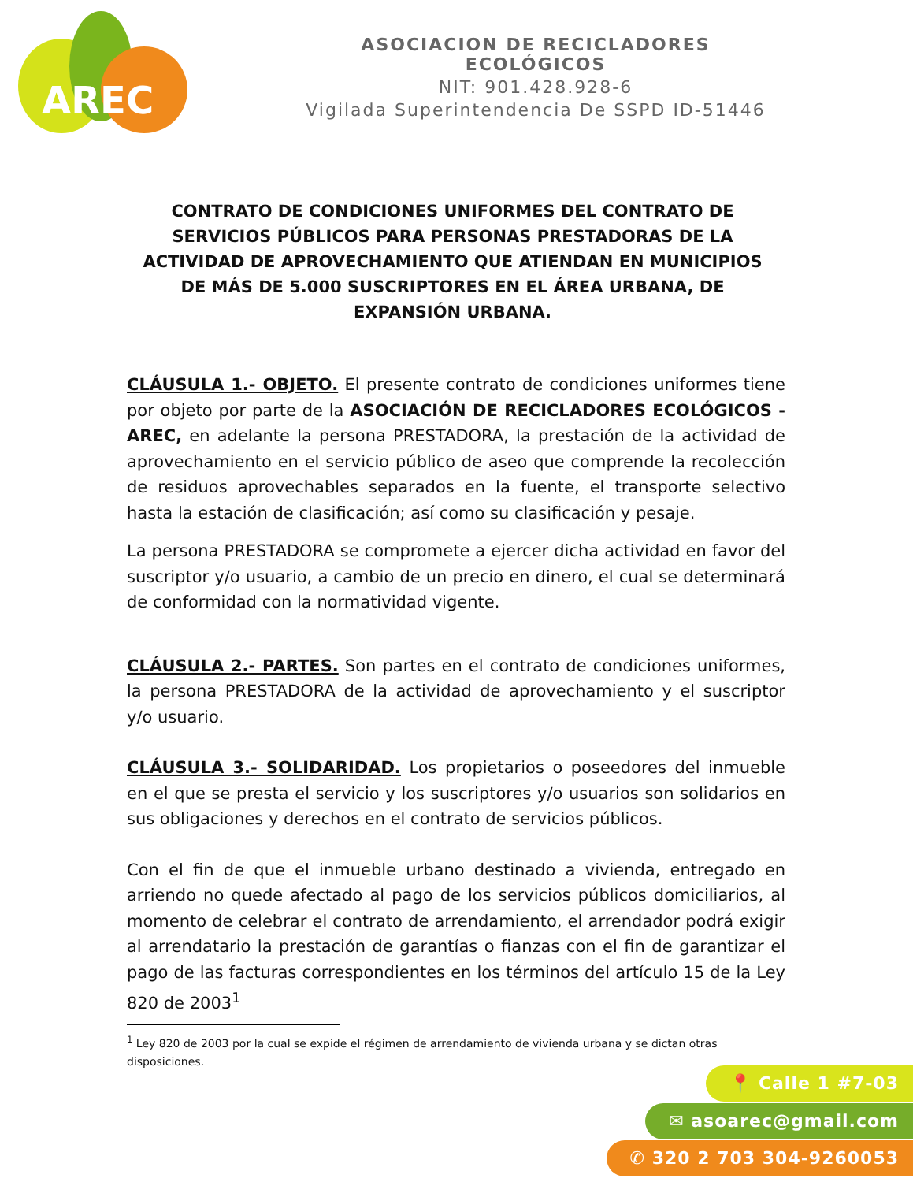AREC
ASOCIACION DE RECICLADORES ECOLÓGICOS
NIT: 901.428.928-6
Vigilada Superintendencia De SSPD ID-51446
CONTRATO DE CONDICIONES UNIFORMES DEL CONTRATO DE SERVICIOS PÚBLICOS PARA PERSONAS PRESTADORAS DE LA ACTIVIDAD DE APROVECHAMIENTO QUE ATIENDAN EN MUNICIPIOS DE MÁS DE 5.000 SUSCRIPTORES EN EL ÁREA URBANA, DE EXPANSIÓN URBANA.
CLÁUSULA 1.- OBJETO. El presente contrato de condiciones uniformes tiene por objeto por parte de la ASOCIACIÓN DE RECICLADORES ECOLÓGICOS - AREC, en adelante la persona PRESTADORA, la prestación de la actividad de aprovechamiento en el servicio público de aseo que comprende la recolección de residuos aprovechables separados en la fuente, el transporte selectivo hasta la estación de clasificación; así como su clasificación y pesaje.
La persona PRESTADORA se compromete a ejercer dicha actividad en favor del suscriptor y/o usuario, a cambio de un precio en dinero, el cual se determinará de conformidad con la normatividad vigente.
CLÁUSULA 2.- PARTES. Son partes en el contrato de condiciones uniformes, la persona PRESTADORA de la actividad de aprovechamiento y el suscriptor y/o usuario.
CLÁUSULA 3.- SOLIDARIDAD. Los propietarios o poseedores del inmueble en el que se presta el servicio y los suscriptores y/o usuarios son solidarios en sus obligaciones y derechos en el contrato de servicios públicos.
Con el fin de que el inmueble urbano destinado a vivienda, entregado en arriendo no quede afectado al pago de los servicios públicos domiciliarios, al momento de celebrar el contrato de arrendamiento, el arrendador podrá exigir al arrendatario la prestación de garantías o fianzas con el fin de garantizar el pago de las facturas correspondientes en los términos del artículo 15 de la Ley 820 de 2003<sup>1</sup>
<sup>1</sup> Ley 820 de 2003 por la cual se expide el régimen de arrendamiento de vivienda urbana y se dictan otras disposiciones.
📍 Calle 1 #7-03
✉ asoarec@gmail.com
✆ 320 2 703 304-9260053